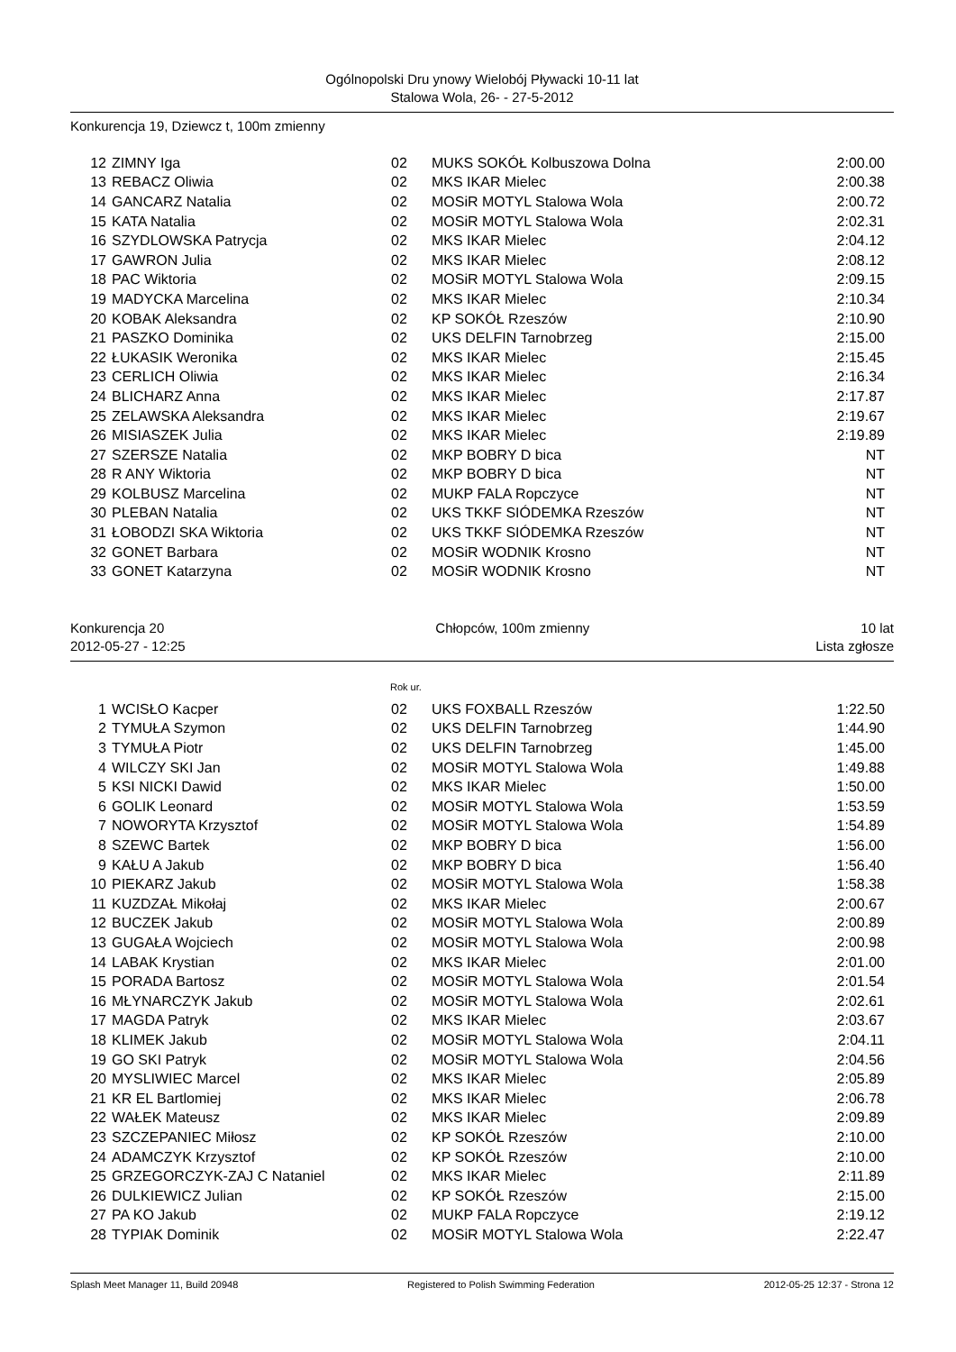Ogólnopolski Dru ynowy Wielobój Pływacki 10-11 lat
Stalowa Wola, 26- - 27-5-2012
Konkurencja 19, Dziewcz t, 100m zmienny
| 12 | ZIMNY Iga | 02 | MUKS SOKÓŁ Kolbuszowa Dolna | 2:00.00 |
| 13 | REBACZ Oliwia | 02 | MKS IKAR Mielec | 2:00.38 |
| 14 | GANCARZ Natalia | 02 | MOSiR MOTYL Stalowa Wola | 2:00.72 |
| 15 | KATA Natalia | 02 | MOSiR MOTYL Stalowa Wola | 2:02.31 |
| 16 | SZYDLOWSKA Patrycja | 02 | MKS IKAR Mielec | 2:04.12 |
| 17 | GAWRON Julia | 02 | MKS IKAR Mielec | 2:08.12 |
| 18 | PAC Wiktoria | 02 | MOSiR MOTYL Stalowa Wola | 2:09.15 |
| 19 | MADYCKA Marcelina | 02 | MKS IKAR Mielec | 2:10.34 |
| 20 | KOBAK Aleksandra | 02 | KP SOKÓŁ Rzeszów | 2:10.90 |
| 21 | PASZKO Dominika | 02 | UKS DELFIN Tarnobrzeg | 2:15.00 |
| 22 | ŁUKASIK Weronika | 02 | MKS IKAR Mielec | 2:15.45 |
| 23 | CERLICH Oliwia | 02 | MKS IKAR Mielec | 2:16.34 |
| 24 | BLICHARZ Anna | 02 | MKS IKAR Mielec | 2:17.87 |
| 25 | ZELAWSKA Aleksandra | 02 | MKS IKAR Mielec | 2:19.67 |
| 26 | MISIASZEK Julia | 02 | MKS IKAR Mielec | 2:19.89 |
| 27 | SZERSZE Natalia | 02 | MKP BOBRY D bica | NT |
| 28 | R ANY Wiktoria | 02 | MKP BOBRY D bica | NT |
| 29 | KOLBUSZ Marcelina | 02 | MUKP FALA Ropczyce | NT |
| 30 | PLEBAN Natalia | 02 | UKS TKKF SIÓDEMKA Rzeszów | NT |
| 31 | ŁOBODZI SKA Wiktoria | 02 | UKS TKKF SIÓDEMKA Rzeszów | NT |
| 32 | GONET Barbara | 02 | MOSiR WODNIK Krosno | NT |
| 33 | GONET Katarzyna | 02 | MOSiR WODNIK Krosno | NT |
Konkurencja 20 Chłopców, 100m zmienny 10 lat
2012-05-27 - 12:25 Lista zgłosze
Rok ur.
| 1 | WCISŁO Kacper | 02 | UKS FOXBALL Rzeszów | 1:22.50 |
| 2 | TYMUŁA Szymon | 02 | UKS DELFIN Tarnobrzeg | 1:44.90 |
| 3 | TYMUŁA Piotr | 02 | UKS DELFIN Tarnobrzeg | 1:45.00 |
| 4 | WILCZY SKI Jan | 02 | MOSiR MOTYL Stalowa Wola | 1:49.88 |
| 5 | KSI NICKI Dawid | 02 | MKS IKAR Mielec | 1:50.00 |
| 6 | GOLIK Leonard | 02 | MOSiR MOTYL Stalowa Wola | 1:53.59 |
| 7 | NOWORYTA Krzysztof | 02 | MOSiR MOTYL Stalowa Wola | 1:54.89 |
| 8 | SZEWC Bartek | 02 | MKP BOBRY D bica | 1:56.00 |
| 9 | KAŁU A Jakub | 02 | MKP BOBRY D bica | 1:56.40 |
| 10 | PIEKARZ Jakub | 02 | MOSiR MOTYL Stalowa Wola | 1:58.38 |
| 11 | KUZDZAŁ Mikołaj | 02 | MKS IKAR Mielec | 2:00.67 |
| 12 | BUCZEK Jakub | 02 | MOSiR MOTYL Stalowa Wola | 2:00.89 |
| 13 | GUGAŁA Wojciech | 02 | MOSiR MOTYL Stalowa Wola | 2:00.98 |
| 14 | LABAK Krystian | 02 | MKS IKAR Mielec | 2:01.00 |
| 15 | PORADA Bartosz | 02 | MOSiR MOTYL Stalowa Wola | 2:01.54 |
| 16 | MŁYNARCZYK Jakub | 02 | MOSiR MOTYL Stalowa Wola | 2:02.61 |
| 17 | MAGDA Patryk | 02 | MKS IKAR Mielec | 2:03.67 |
| 18 | KLIMEK Jakub | 02 | MOSiR MOTYL Stalowa Wola | 2:04.11 |
| 19 | GO SKI Patryk | 02 | MOSiR MOTYL Stalowa Wola | 2:04.56 |
| 20 | MYSLIWIEC Marcel | 02 | MKS IKAR Mielec | 2:05.89 |
| 21 | KR EL Bartlomiej | 02 | MKS IKAR Mielec | 2:06.78 |
| 22 | WAŁEK Mateusz | 02 | MKS IKAR Mielec | 2:09.89 |
| 23 | SZCZEPANIEC Miłosz | 02 | KP SOKÓŁ Rzeszów | 2:10.00 |
| 24 | ADAMCZYK Krzysztof | 02 | KP SOKÓŁ Rzeszów | 2:10.00 |
| 25 | GRZEGORCZYK-ZAJ C Nataniel | 02 | MKS IKAR Mielec | 2:11.89 |
| 26 | DULKIEWICZ Julian | 02 | KP SOKÓŁ Rzeszów | 2:15.00 |
| 27 | PA KO Jakub | 02 | MUKP FALA Ropczyce | 2:19.12 |
| 28 | TYPIAK Dominik | 02 | MOSiR MOTYL Stalowa Wola | 2:22.47 |
Splash Meet Manager 11, Build 20948 Registered to Polish Swimming Federation 2012-05-25 12:37 - Strona 12